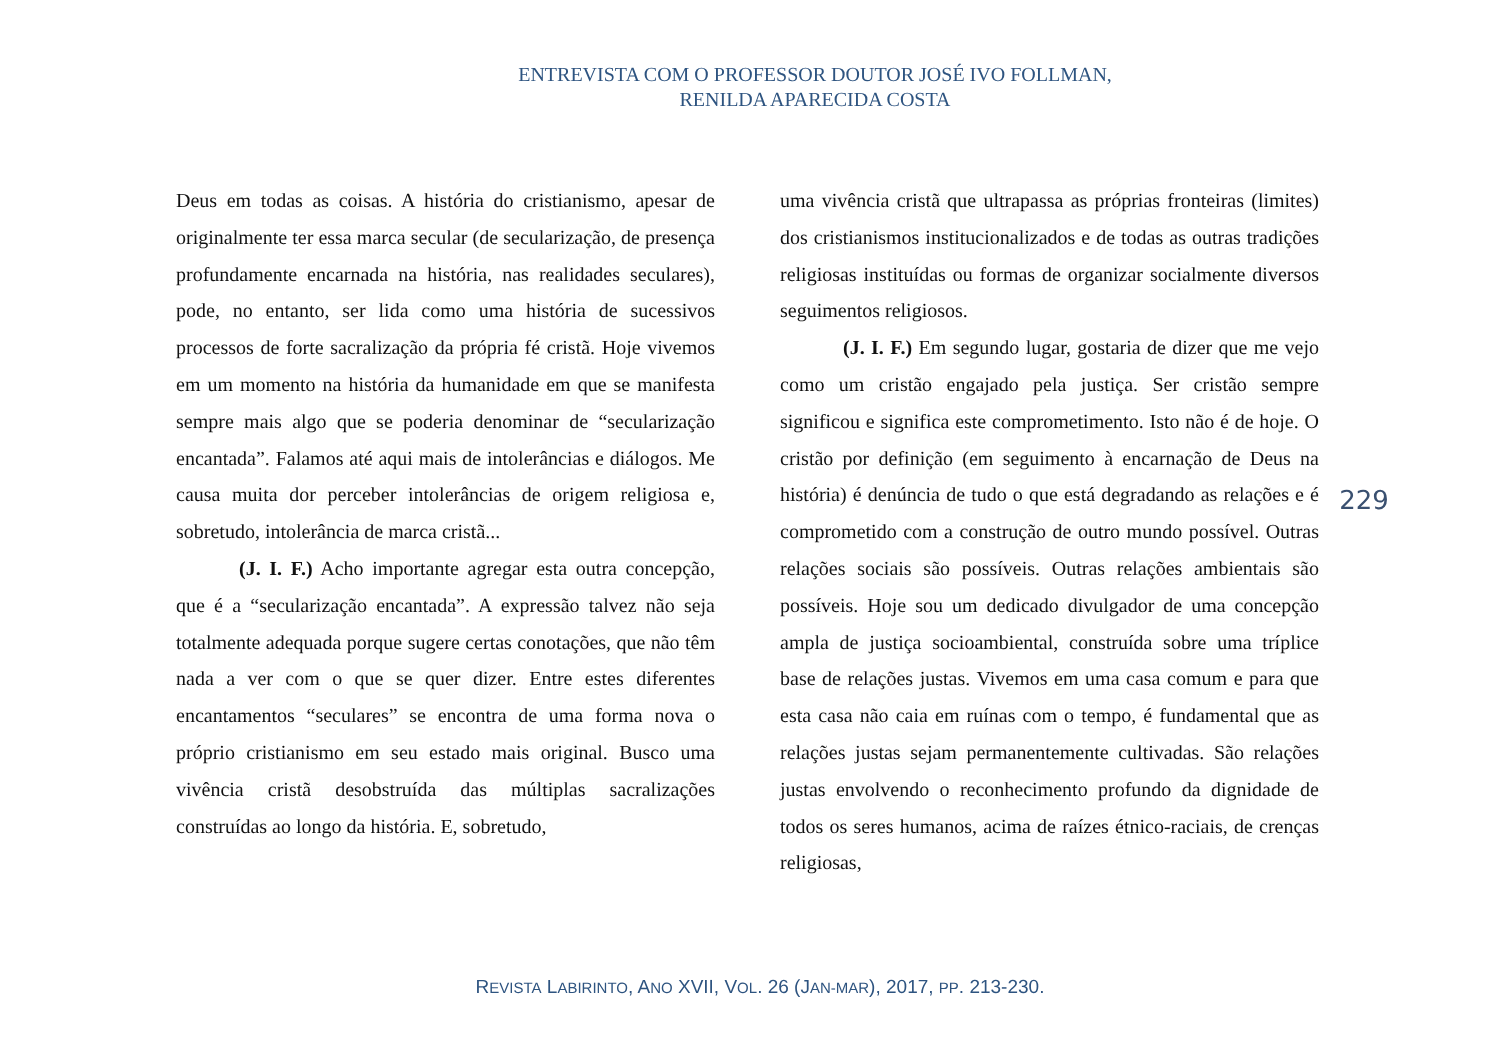ENTREVISTA COM O PROFESSOR DOUTOR JOSÉ IVO FOLLMAN,
RENILDA APARECIDA COSTA
Deus em todas as coisas. A história do cristianismo, apesar de originalmente ter essa marca secular (de secularização, de presença profundamente encarnada na história, nas realidades seculares), pode, no entanto, ser lida como uma história de sucessivos processos de forte sacralização da própria fé cristã. Hoje vivemos em um momento na história da humanidade em que se manifesta sempre mais algo que se poderia denominar de “secularização encantada”. Falamos até aqui mais de intolerâncias e diálogos. Me causa muita dor perceber intolerâncias de origem religiosa e, sobretudo, intolerância de marca cristã...
(J. I. F.) Acho importante agregar esta outra concepção, que é a “secularização encantada”. A expressão talvez não seja totalmente adequada porque sugere certas conotações, que não têm nada a ver com o que se quer dizer. Entre estes diferentes encantamentos “seculares” se encontra de uma forma nova o próprio cristianismo em seu estado mais original. Busco uma vivência cristã desobstruída das múltiplas sacralizações construídas ao longo da história. E, sobretudo,
uma vivência cristã que ultrapassa as próprias fronteiras (limites) dos cristianismos institucionalizados e de todas as outras tradições religiosas instituídas ou formas de organizar socialmente diversos seguimentos religiosos.
(J. I. F.) Em segundo lugar, gostaria de dizer que me vejo como um cristão engajado pela justiça. Ser cristão sempre significou e significa este comprometimento. Isto não é de hoje. O cristão por definição (em seguimento à encarnação de Deus na história) é denúncia de tudo o que está degradando as relações e é comprometido com a construção de outro mundo possível. Outras relações sociais são possíveis. Outras relações ambientais são possíveis. Hoje sou um dedicado divulgador de uma concepção ampla de justiça socioambiental, construída sobre uma tríplice base de relações justas. Vivemos em uma casa comum e para que esta casa não caia em ruínas com o tempo, é fundamental que as relações justas sejam permanentemente cultivadas. São relações justas envolvendo o reconhecimento profundo da dignidade de todos os seres humanos, acima de raízes étnico-raciais, de crenças religiosas,
229
REVISTA LABIRINTO, ANO XVII, VOL. 26 (JAN-MAR), 2017, PP. 213-230.